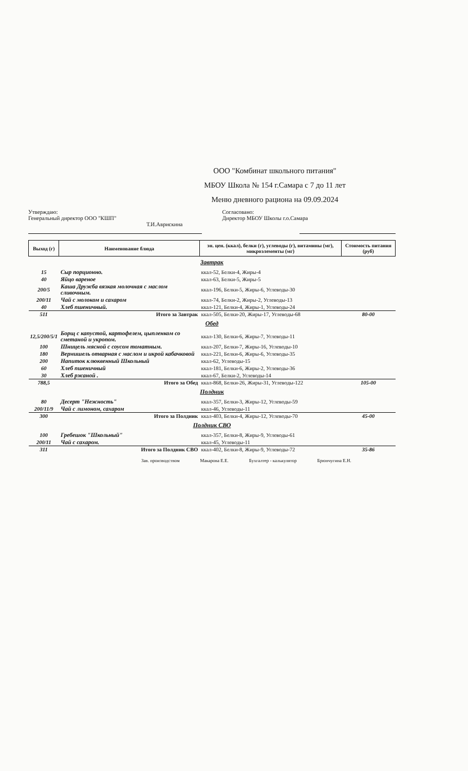ООО "Комбинат школьного питания"
МБОУ Школа № 154 г.Самара с 7 до 11 лет
Меню дневного рациона на 09.09.2024
Утверждаю:
Генеральный директор ООО "КШП"
Т.И.Аврискина
Согласовано:
Директор МБОУ Школы г.о.Самара
| Выход (г) | Наименование блюда | эн. цен. (ккал), белки (г), углеводы (г), витамины (мг), микроэлементы (мг) | Стоимость питания (руб) |
| --- | --- | --- | --- |
| Завтрак | | | |
| 15 | Сыр порционно. | ккал-52, Белки-4, Жиры-4 | |
| 40 | Яйцо вареное | ккал-63, Белки-5, Жиры-5 | |
| 200/5 | Каша Дружба вязкая молочная с маслом сливочным. | ккал-196, Белки-5, Жиры-6, Углеводы-30 | |
| 200/11 | Чай с молоком и сахаром | ккал-74, Белки-2, Жиры-2, Углеводы-13 | |
| 40 | Хлеб пшеничный. | ккал-121, Белки-4, Жиры-1, Углеводы-24 | |
| 511 | Итого за Завтрак | ккал-505, Белки-20, Жиры-17, Углеводы-68 | 80-00 |
| Обед | | | |
| 12,5/200/5/1 | Борщ с капустой, картофелем, цыпленком со сметаной и укропом. | ккал-130, Белки-6, Жиры-7, Углеводы-11 | |
| 100 | Шницель мясной с соусом томатным. | ккал-207, Белки-7, Жиры-16, Углеводы-10 | |
| 180 | Вермишель отварная с маслом и икрой кабачковой | ккал-221, Белки-6, Жиры-6, Углеводы-35 | |
| 200 | Напиток клюквенный Школьный | ккал-62, Углеводы-15 | |
| 60 | Хлеб пшеничный | ккал-181, Белки-6, Жиры-2, Углеводы-36 | |
| 30 | Хлеб ржаной . | ккал-67, Белки-2, Углеводы-14 | |
| 788,5 | Итого за Обед | ккал-868, Белки-26, Жиры-31, Углеводы-122 | 105-00 |
| Полдник | | | |
| 80 | Десерт "Нежность" | ккал-357, Белки-3, Жиры-12, Углеводы-59 | |
| 200/11/9 | Чай с лимоном, сахаром | ккал-46, Углеводы-11 | |
| 300 | Итого за Полдник | ккал-403, Белки-4, Жиры-12, Углеводы-70 | 45-00 |
| Полдник СВО | | | |
| 100 | Гребешок "Школьный" | ккал-357, Белки-8, Жиры-9, Углеводы-61 | |
| 200/11 | Чай с сахаром. | ккал-45, Углеводы-11 | |
| 311 | Итого за Полдник СВО | ккал-402, Белки-8, Жиры-9, Углеводы-72 | 35-86 |
Зав. производством Макарова Е.Е. Бухгалтер - калькулятор Брюнчугина Е.Н.